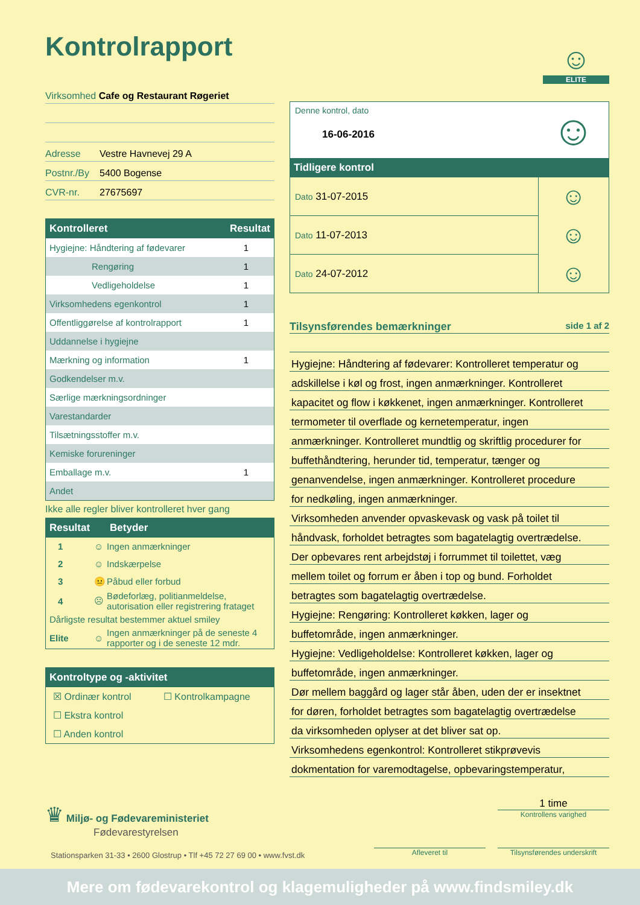Kontrolrapport
☺
ELITE
Virksomhed Cafe og Restaurant Røgeriet
Adresse Vestre Havnevej 29 A
Postnr./By 5400 Bogense
CVR-nr. 27675697
| Kontrolleret | Resultat |
| --- | --- |
| Hygiejne: Håndtering af fødevarer | 1 |
| Rengøring | 1 |
| Vedligeholdelse | 1 |
| Virksomhedens egenkontrol | 1 |
| Offentliggørelse af kontrolrapport | 1 |
| Uddannelse i hygiejne | |
| Mærkning og information | 1 |
| Godkendelser m.v. | |
| Særlige mærkningsordninger | |
| Varestandarder | |
| Tilsætningsstoffer m.v. | |
| Kemiske forureninger | |
| Emballage m.v. | 1 |
| Andet | |
Ikke alle regler bliver kontrolleret hver gang
| Resultat | | Betyder |
| --- | --- | --- |
| 1 | ☺ | Ingen anmærkninger |
| 2 | ☺ | Indskærpelse |
| 3 | 😐 | Påbud eller forbud |
| 4 | ☹ | Bødeforlæg, politianmeldelse, autorisation eller registrering frataget |
| Dårligste resultat bestemmer aktuel smiley | | |
| Elite | ☺ | Ingen anmærkninger på de seneste 4 rapporter og i de seneste 12 mdr. |
| Kontroltype og -aktivitet | |
| --- | --- |
| ☒ Ordinær kontrol | ☐ Kontrolkampagne |
| ☐ Ekstra kontrol | |
| ☐ Anden kontrol | |
| Denne kontrol, dato 16-06-2016 | ☺ |
| Tidligere kontrol | |
| Dato 31-07-2015 | ☺ |
| Dato 11-07-2013 | ☺ |
| Dato 24-07-2012 | ☺ |
Tilsynsførendes bemærkninger side 1 af 2
Hygiejne: Håndtering af fødevarer: Kontrolleret temperatur og
adskillelse i køl og frost, ingen anmærkninger. Kontrolleret
kapacitet og flow i køkkenet, ingen anmærkninger. Kontrolleret
termometer til overflade og kernetemperatur, ingen
anmærkninger. Kontrolleret mundtlig og skriftlig procedurer for
buffethåndtering, herunder tid, temperatur, tænger og
genanvendelse, ingen anmærkninger. Kontrolleret procedure
for nedkøling, ingen anmærkninger.
Virksomheden anvender opvaskevask og vask på toilet til
håndvask, forholdet betragtes som bagatelagtig overtrædelse.
Der opbevares rent arbejdstøj i forrummet til toilettet, væg
mellem toilet og forrum er åben i top og bund. Forholdet
betragtes som bagatelagtig overtrædelse.
Hygiejne: Rengøring: Kontrolleret køkken, lager og
buffetområde, ingen anmærkninger.
Hygiejne: Vedligeholdelse: Kontrolleret køkken, lager og
buffetområde, ingen anmærkninger.
Dør mellem baggård og lager står åben, uden der er insektnet
for døren, forholdet betragtes som bagatelagtig overtrædelse
da virksomheden oplyser at det bliver sat op.
Virksomhedens egenkontrol: Kontrolleret stikprøvevis
dokmentation for varemodtagelse, opbevaringstemperatur,
♛ Miljø- og Fødevareministeriet
Fødevarestyrelsen
1 time
Kontrollens varighed
Stationsparken 31-33 • 2600 Glostrup • Tlf +45 72 27 69 00 • www.fvst.dk
Afleveret til
Tilsynsførendes underskrift
Mere om fødevarekontrol og klagemuligheder på www.findsmiley.dk